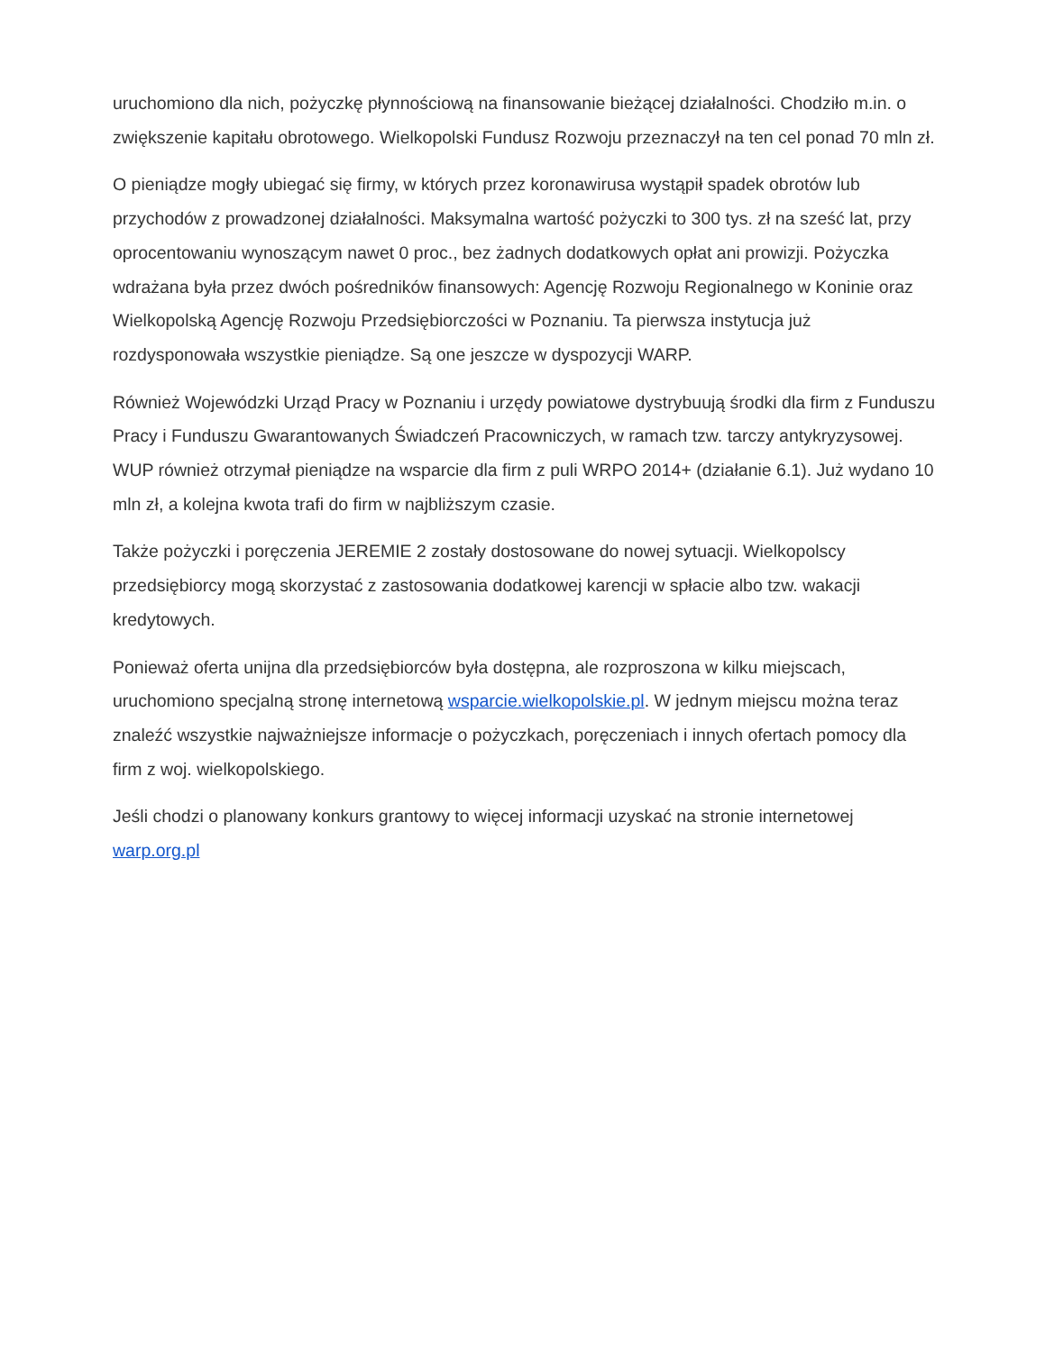uruchomiono dla nich, pożyczkę płynnościową na finansowanie bieżącej działalności. Chodziło m.in. o zwiększenie kapitału obrotowego. Wielkopolski Fundusz Rozwoju przeznaczył na ten cel ponad 70 mln zł.
O pieniądze mogły ubiegać się firmy, w których przez koronawirusa wystąpił spadek obrotów lub przychodów z prowadzonej działalności. Maksymalna wartość pożyczki to 300 tys. zł na sześć lat, przy oprocentowaniu wynoszącym nawet 0 proc., bez żadnych dodatkowych opłat ani prowizji. Pożyczka wdrażana była przez dwóch pośredników finansowych: Agencję Rozwoju Regionalnego w Koninie oraz Wielkopolską Agencję Rozwoju Przedsiębiorczości w Poznaniu. Ta pierwsza instytucja już rozdysponowała wszystkie pieniądze. Są one jeszcze w dyspozycji WARP.
Również Wojewódzki Urząd Pracy w Poznaniu i urzędy powiatowe dystrybuują środki dla firm z Funduszu Pracy i Funduszu Gwarantowanych Świadczeń Pracowniczych, w ramach tzw. tarczy antykryzysowej. WUP również otrzymał pieniądze na wsparcie dla firm z puli WRPO 2014+ (działanie 6.1). Już wydano 10 mln zł, a kolejna kwota trafi do firm w najbliższym czasie.
Także pożyczki i poręczenia JEREMIE 2 zostały dostosowane do nowej sytuacji. Wielkopolscy przedsiębiorcy mogą skorzystać z zastosowania dodatkowej karencji w spłacie albo tzw. wakacji kredytowych.
Ponieważ oferta unijna dla przedsiębiorców była dostępna, ale rozproszona w kilku miejscach, uruchomiono specjalną stronę internetową wsparcie.wielkopolskie.pl. W jednym miejscu można teraz znaleźć wszystkie najważniejsze informacje o pożyczkach, poręczeniach i innych ofertach pomocy dla firm z woj. wielkopolskiego.
Jeśli chodzi o planowany konkurs grantowy to więcej informacji uzyskać na stronie internetowej warp.org.pl